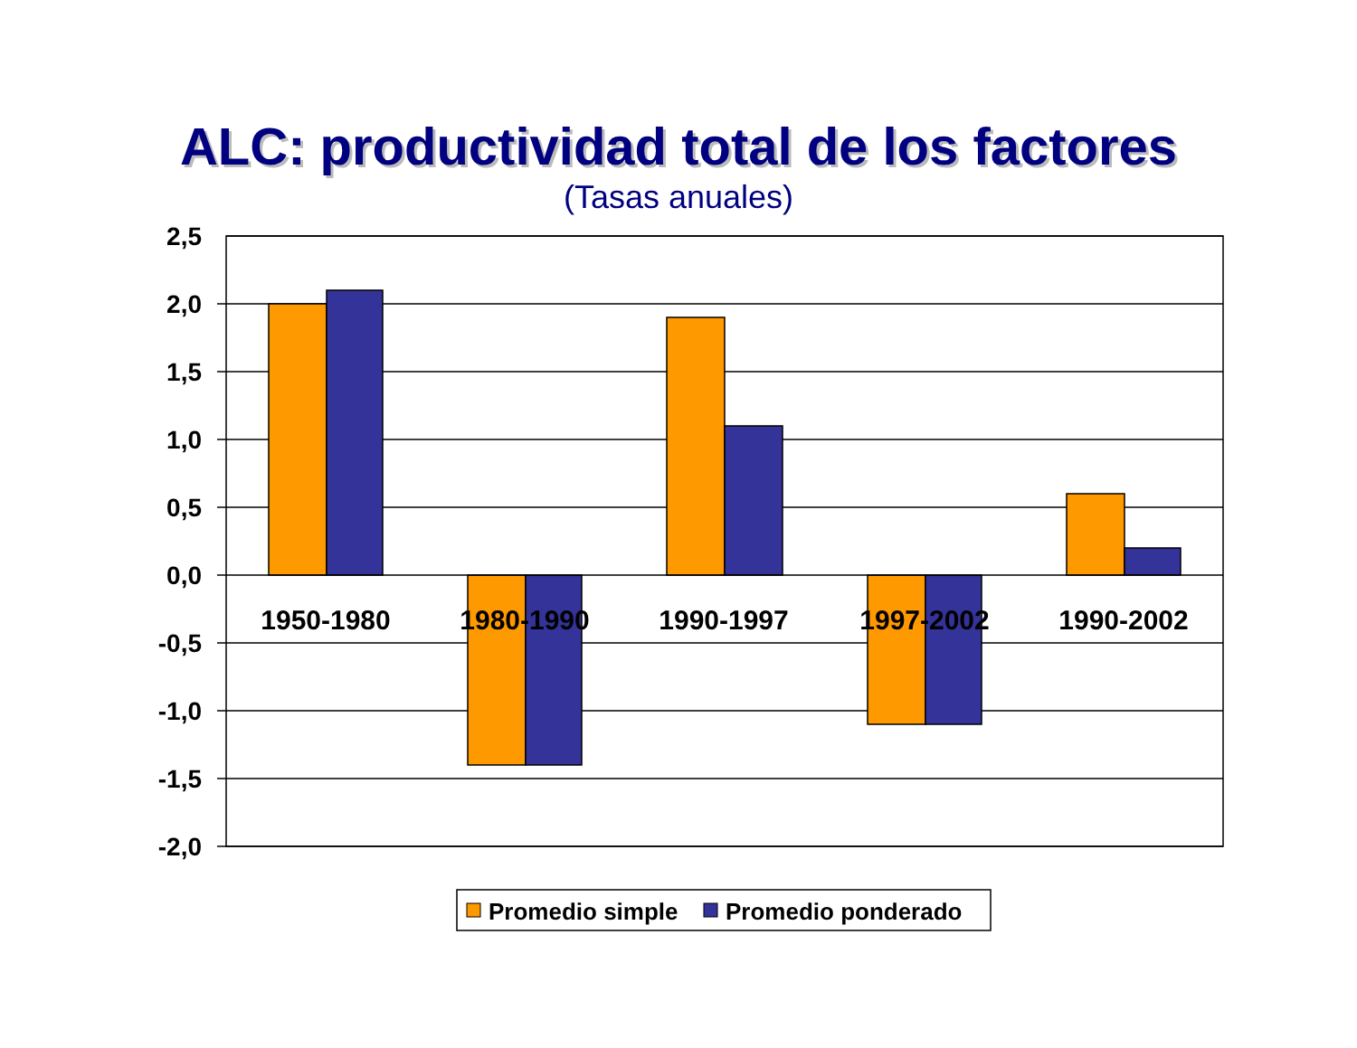ALC: productividad total de los factores
(Tasas anuales)
2,5
2,0
1,5
1,0
0,5
0,0
-0,5
-1,0
-1,5
-2,0
1950-1980
1980-1990
1990-1997
1997-2002
1990-2002
Promedio simple
Promedio ponderado